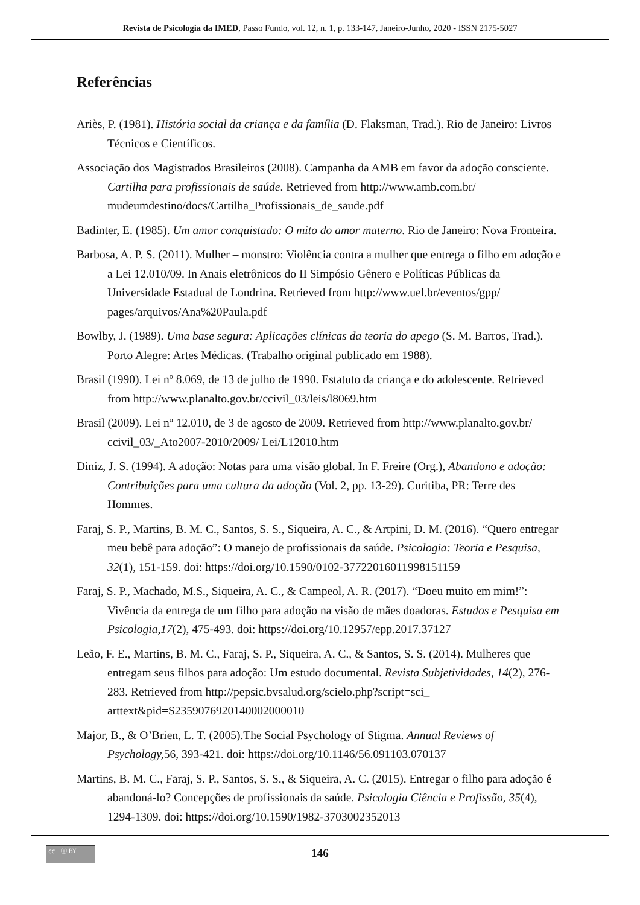Revista de Psicologia da IMED, Passo Fundo, vol. 12, n. 1, p. 133-147, Janeiro-Junho, 2020 - ISSN 2175-5027
Referências
Ariès, P. (1981). História social da criança e da família (D. Flaksman, Trad.). Rio de Janeiro: Livros Técnicos e Científicos.
Associação dos Magistrados Brasileiros (2008). Campanha da AMB em favor da adoção consciente. Cartilha para profissionais de saúde. Retrieved from http://www.amb.com.br/ mudeumdestino/docs/Cartilha_Profissionais_de_saude.pdf
Badinter, E. (1985). Um amor conquistado: O mito do amor materno. Rio de Janeiro: Nova Fronteira.
Barbosa, A. P. S. (2011). Mulher – monstro: Violência contra a mulher que entrega o filho em adoção e a Lei 12.010/09. In Anais eletrônicos do II Simpósio Gênero e Políticas Públicas da Universidade Estadual de Londrina. Retrieved from http://www.uel.br/eventos/gpp/ pages/arquivos/Ana%20Paula.pdf
Bowlby, J. (1989). Uma base segura: Aplicações clínicas da teoria do apego (S. M. Barros, Trad.). Porto Alegre: Artes Médicas. (Trabalho original publicado em 1988).
Brasil (1990). Lei nº 8.069, de 13 de julho de 1990. Estatuto da criança e do adolescente. Retrieved from http://www.planalto.gov.br/ccivil_03/leis/l8069.htm
Brasil (2009). Lei nº 12.010, de 3 de agosto de 2009. Retrieved from http://www.planalto.gov.br/ ccivil_03/_Ato2007-2010/2009/ Lei/L12010.htm
Diniz, J. S. (1994). A adoção: Notas para uma visão global. In F. Freire (Org.), Abandono e adoção: Contribuições para uma cultura da adoção (Vol. 2, pp. 13-29). Curitiba, PR: Terre des Hommes.
Faraj, S. P., Martins, B. M. C., Santos, S. S., Siqueira, A. C., & Artpini, D. M. (2016). “Quero entregar meu bebê para adoção”: O manejo de profissionais da saúde. Psicologia: Teoria e Pesquisa, 32(1), 151-159. doi: https://doi.org/10.1590/0102-37722016011998151159
Faraj, S. P., Machado, M.S., Siqueira, A. C., & Campeol, A. R. (2017). “Doeu muito em mim!”: Vivência da entrega de um filho para adoção na visão de mães doadoras. Estudos e Pesquisa em Psicologia,17(2), 475-493. doi: https://doi.org/10.12957/epp.2017.37127
Leão, F. E., Martins, B. M. C., Faraj, S. P., Siqueira, A. C., & Santos, S. S. (2014). Mulheres que entregam seus filhos para adoção: Um estudo documental. Revista Subjetividades, 14(2), 276-283. Retrieved from http://pepsic.bvsalud.org/scielo.php?script=sci_ arttext&pid=S2359076920140002000010
Major, B., & O’Brien, L. T. (2005).The Social Psychology of Stigma. Annual Reviews of Psychology, 56, 393-421. doi: https://doi.org/10.1146/56.091103.070137
Martins, B. M. C., Faraj, S. P., Santos, S. S., & Siqueira, A. C. (2015). Entregar o filho para adoção é abandoná-lo? Concepções de profissionais da saúde. Psicologia Ciência e Profissão, 35(4), 1294-1309. doi: https://doi.org/10.1590/1982-3703002352013
cc ⓘ BY
146